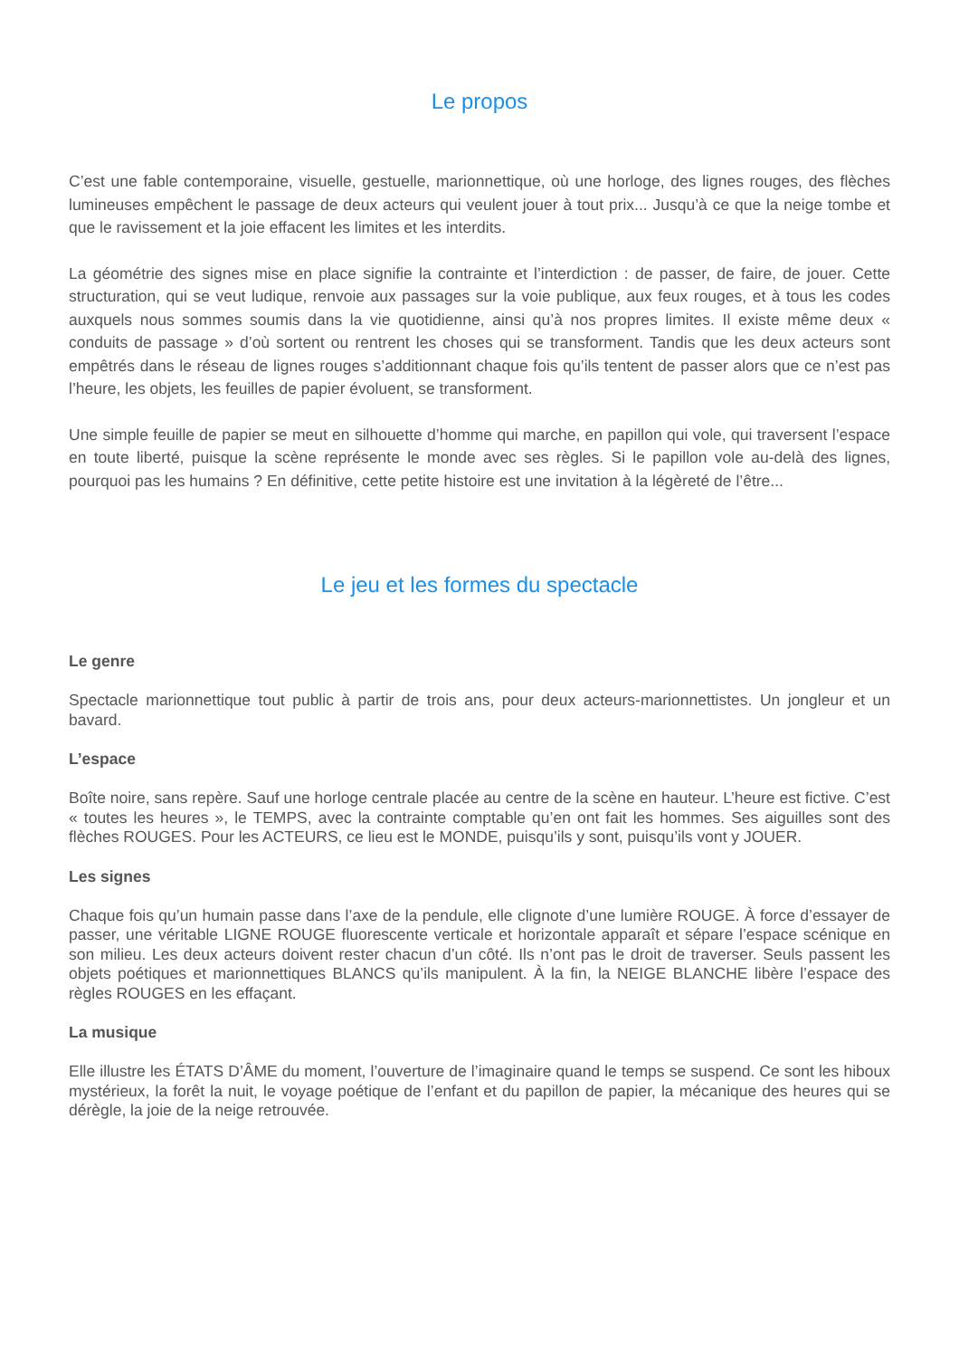Le propos
C’est une fable contemporaine, visuelle, gestuelle, marionnettique, où une horloge, des lignes rouges, des flèches lumineuses empêchent le passage de deux acteurs qui veulent jouer à tout prix... Jusqu’à ce que la neige tombe et que le ravissement et la joie effacent les limites et les interdits.
La géométrie des signes mise en place signifie la contrainte et l’interdiction : de passer, de faire, de jouer. Cette structuration, qui se veut ludique, renvoie aux passages sur la voie publique, aux feux rouges, et à tous les codes auxquels nous sommes soumis dans la vie quotidienne, ainsi qu’à nos propres limites. Il existe même deux « conduits de passage » d’où sortent ou rentrent les choses qui se transforment. Tandis que les deux acteurs sont empêtrés dans le réseau de lignes rouges s’additionnant chaque fois qu’ils tentent de passer alors que ce n’est pas l’heure, les objets, les feuilles de papier évoluent, se transforment.
Une simple feuille de papier se meut en silhouette d’homme qui marche, en papillon qui vole, qui traversent l’espace en toute liberté, puisque la scène représente le monde avec ses règles. Si le papillon vole au-delà des lignes, pourquoi pas les humains ? En définitive, cette petite histoire est une invitation à la légèreté de l’être...
Le jeu et les formes du spectacle
Le genre
Spectacle marionnettique tout public à partir de trois ans, pour deux acteurs-marionnettistes. Un jongleur et un bavard.
L’espace
Boîte noire, sans repère. Sauf une horloge centrale placée au centre de la scène en hauteur. L’heure est fictive. C’est « toutes les heures », le TEMPS, avec la contrainte comptable qu’en ont fait les hommes. Ses aiguilles sont des flèches ROUGES. Pour les ACTEURS, ce lieu est le MONDE, puisqu’ils y sont, puisqu’ils vont y JOUER.
Les signes
Chaque fois qu’un humain passe dans l’axe de la pendule, elle clignote d’une lumière ROUGE. À force d’essayer de passer, une véritable LIGNE ROUGE fluorescente verticale et horizontale apparaît et sépare l’espace scénique en son milieu. Les deux acteurs doivent rester chacun d’un côté. Ils n’ont pas le droit de traverser. Seuls passent les objets poétiques et marionnettiques BLANCS qu’ils manipulent. À la fin, la NEIGE BLANCHE libère l’espace des règles ROUGES en les effaçant.
La musique
Elle illustre les ÉTATS D’ÂME du moment, l’ouverture de l’imaginaire quand le temps se suspend. Ce sont les hiboux mystérieux, la forêt la nuit, le voyage poétique de l’enfant et du papillon de papier, la mécanique des heures qui se dérègle, la joie de la neige retrouvée.